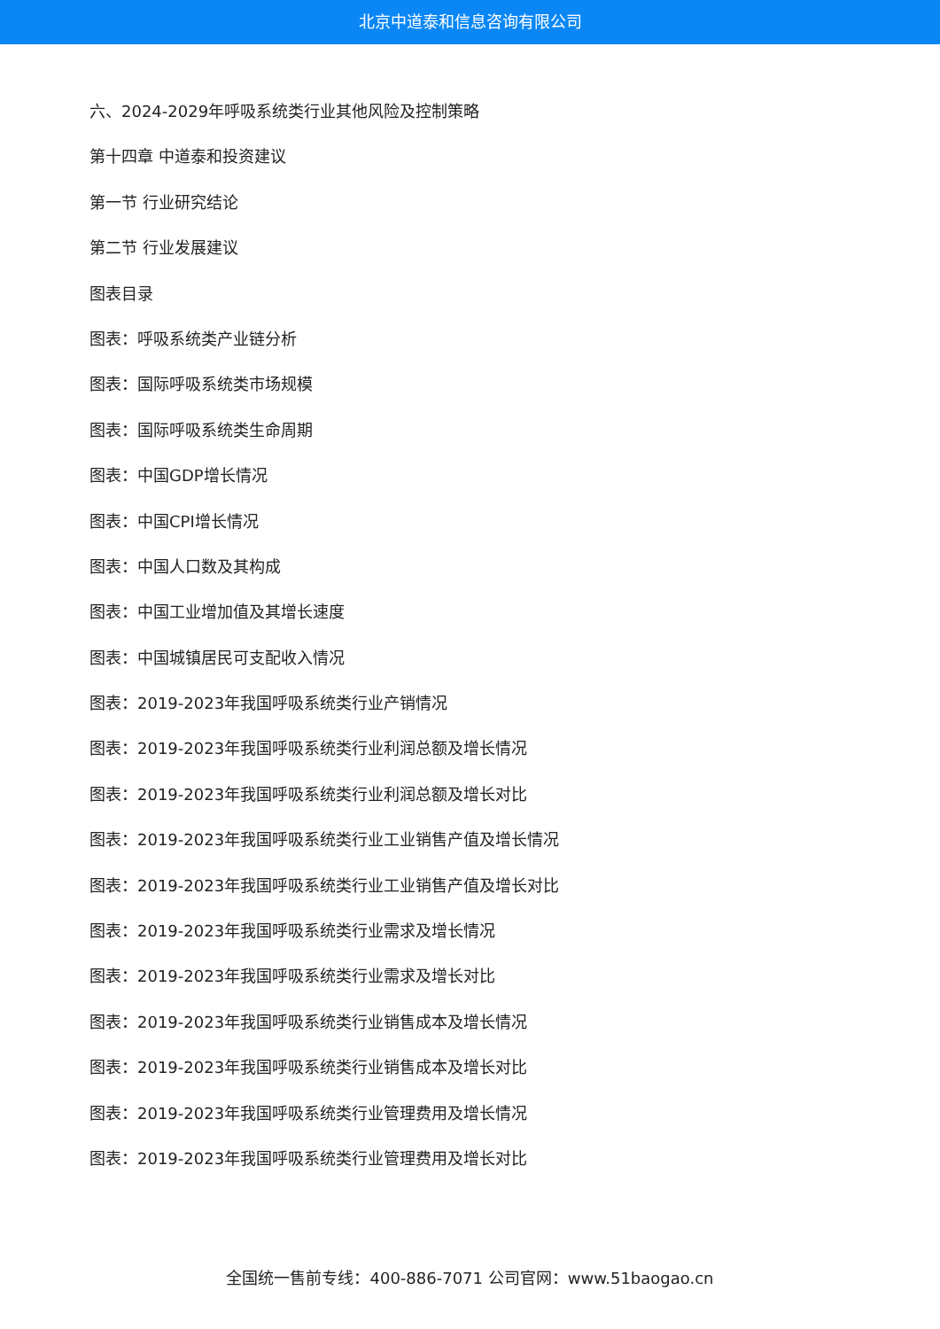北京中道泰和信息咨询有限公司
六、2024-2029年呼吸系统类行业其他风险及控制策略
第十四章 中道泰和投资建议
第一节 行业研究结论
第二节 行业发展建议
图表目录
图表：呼吸系统类产业链分析
图表：国际呼吸系统类市场规模
图表：国际呼吸系统类生命周期
图表：中国GDP增长情况
图表：中国CPI增长情况
图表：中国人口数及其构成
图表：中国工业增加值及其增长速度
图表：中国城镇居民可支配收入情况
图表：2019-2023年我国呼吸系统类行业产销情况
图表：2019-2023年我国呼吸系统类行业利润总额及增长情况
图表：2019-2023年我国呼吸系统类行业利润总额及增长对比
图表：2019-2023年我国呼吸系统类行业工业销售产值及增长情况
图表：2019-2023年我国呼吸系统类行业工业销售产值及增长对比
图表：2019-2023年我国呼吸系统类行业需求及增长情况
图表：2019-2023年我国呼吸系统类行业需求及增长对比
图表：2019-2023年我国呼吸系统类行业销售成本及增长情况
图表：2019-2023年我国呼吸系统类行业销售成本及增长对比
图表：2019-2023年我国呼吸系统类行业管理费用及增长情况
图表：2019-2023年我国呼吸系统类行业管理费用及增长对比
全国统一售前专线：400-886-7071 公司官网：www.51baogao.cn